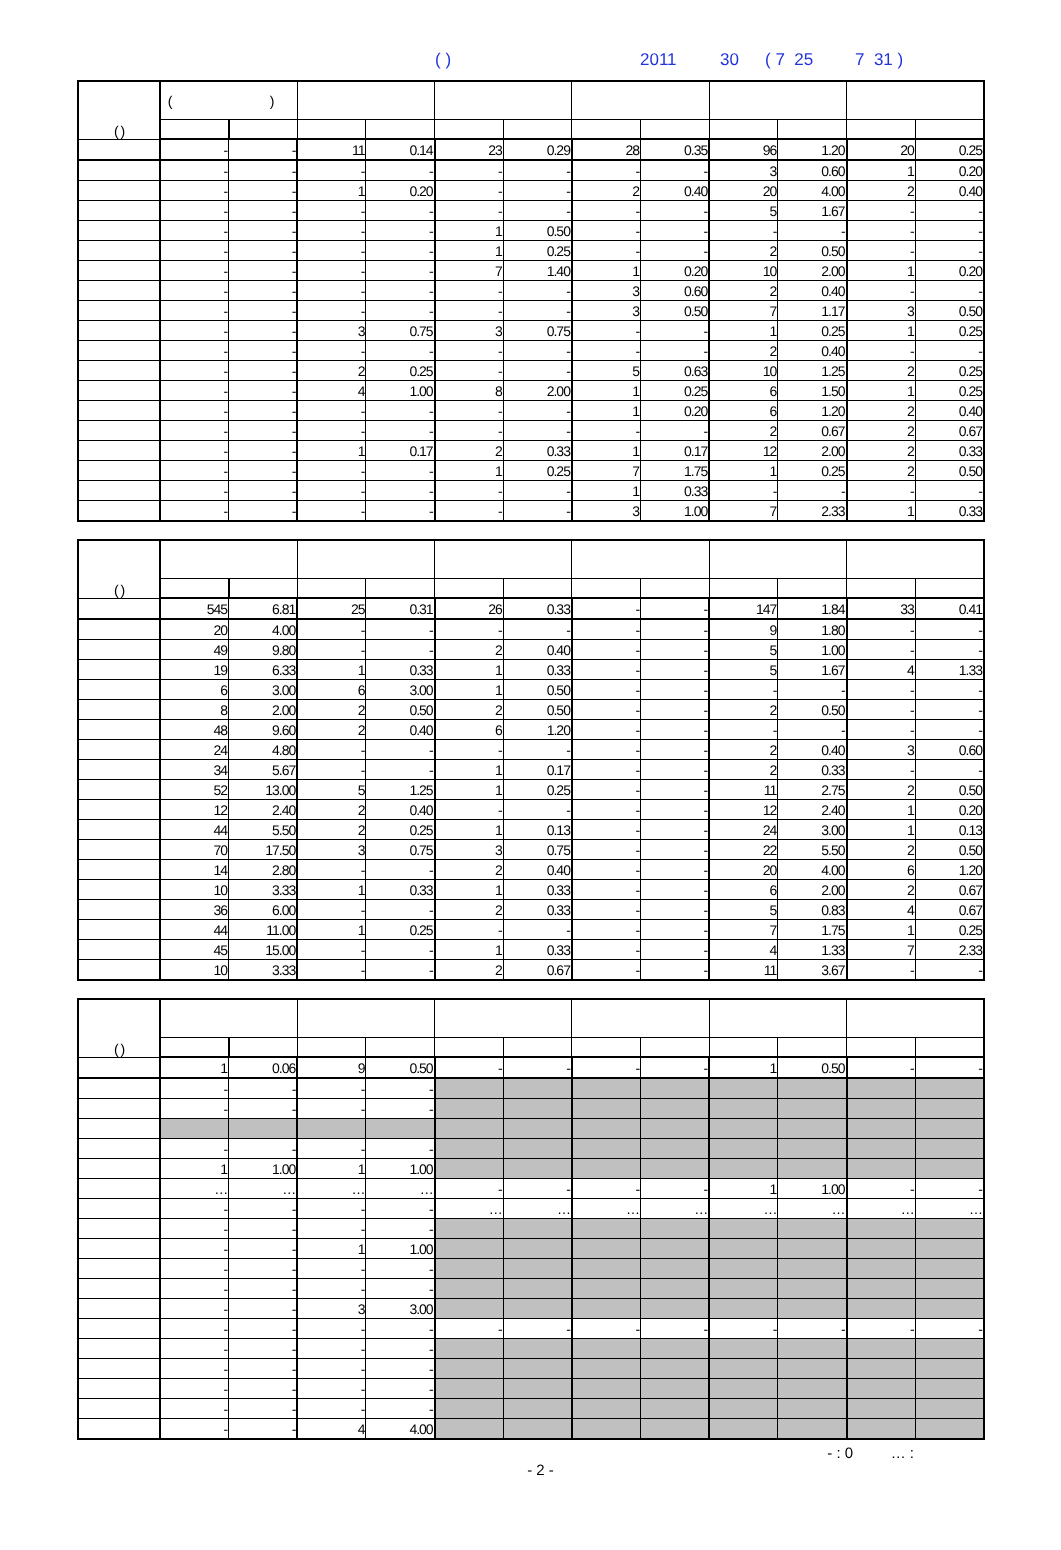( ) 2011 30 ( 7 25 7 31 )
| ( ) | ( ) | | | | | | | | | | | |
| --- | --- | --- | --- | --- | --- | --- | --- | --- | --- | --- | --- | --- |
| | - | - | 11 | 0.14 | 23 | 0.29 | 28 | 0.35 | 96 | 1.20 | 20 | 0.25 |
| | - | - | - | - | - | - | - | - | 3 | 0.60 | 1 | 0.20 |
| | - | - | 1 | 0.20 | - | - | 2 | 0.40 | 20 | 4.00 | 2 | 0.40 |
| | - | - | - | - | - | - | - | - | 5 | 1.67 | - | - |
| | - | - | - | - | 1 | 0.50 | - | - | - | - | - | - |
| | - | - | - | - | 1 | 0.25 | - | - | 2 | 0.50 | - | - |
| | - | - | - | - | 7 | 1.40 | 1 | 0.20 | 10 | 2.00 | 1 | 0.20 |
| | - | - | - | - | - | - | 3 | 0.60 | 2 | 0.40 | - | - |
| | - | - | - | - | - | - | 3 | 0.50 | 7 | 1.17 | 3 | 0.50 |
| | - | - | 3 | 0.75 | 3 | 0.75 | - | - | 1 | 0.25 | 1 | 0.25 |
| | - | - | - | - | - | - | - | - | 2 | 0.40 | - | - |
| | - | - | 2 | 0.25 | - | - | 5 | 0.63 | 10 | 1.25 | 2 | 0.25 |
| | - | - | 4 | 1.00 | 8 | 2.00 | 1 | 0.25 | 6 | 1.50 | 1 | 0.25 |
| | - | - | - | - | - | - | 1 | 0.20 | 6 | 1.20 | 2 | 0.40 |
| | - | - | - | - | - | - | - | - | 2 | 0.67 | 2 | 0.67 |
| | - | - | 1 | 0.17 | 2 | 0.33 | 1 | 0.17 | 12 | 2.00 | 2 | 0.33 |
| | - | - | - | - | 1 | 0.25 | 7 | 1.75 | 1 | 0.25 | 2 | 0.50 |
| | - | - | - | - | - | - | 1 | 0.33 | - | - | - | - |
| | - | - | - | - | - | - | 3 | 1.00 | 7 | 2.33 | 1 | 0.33 |
| ( ) | | | | | | | | | | | | |
| --- | --- | --- | --- | --- | --- | --- | --- | --- | --- | --- | --- | --- |
| | 545 | 6.81 | 25 | 0.31 | 26 | 0.33 | - | - | 147 | 1.84 | 33 | 0.41 |
| | 20 | 4.00 | - | - | - | - | - | - | 9 | 1.80 | - | - |
| | 49 | 9.80 | - | - | 2 | 0.40 | - | - | 5 | 1.00 | - | - |
| | 19 | 6.33 | 1 | 0.33 | 1 | 0.33 | - | - | 5 | 1.67 | 4 | 1.33 |
| | 6 | 3.00 | 6 | 3.00 | 1 | 0.50 | - | - | - | - | - | - |
| | 8 | 2.00 | 2 | 0.50 | 2 | 0.50 | - | - | 2 | 0.50 | - | - |
| | 48 | 9.60 | 2 | 0.40 | 6 | 1.20 | - | - | - | - | - | - |
| | 24 | 4.80 | - | - | - | - | - | - | 2 | 0.40 | 3 | 0.60 |
| | 34 | 5.67 | - | - | 1 | 0.17 | - | - | 2 | 0.33 | - | - |
| | 52 | 13.00 | 5 | 1.25 | 1 | 0.25 | - | - | 11 | 2.75 | 2 | 0.50 |
| | 12 | 2.40 | 2 | 0.40 | - | - | - | - | 12 | 2.40 | 1 | 0.20 |
| | 44 | 5.50 | 2 | 0.25 | 1 | 0.13 | - | - | 24 | 3.00 | 1 | 0.13 |
| | 70 | 17.50 | 3 | 0.75 | 3 | 0.75 | - | - | 22 | 5.50 | 2 | 0.50 |
| | 14 | 2.80 | - | - | 2 | 0.40 | - | - | 20 | 4.00 | 6 | 1.20 |
| | 10 | 3.33 | 1 | 0.33 | 1 | 0.33 | - | - | 6 | 2.00 | 2 | 0.67 |
| | 36 | 6.00 | - | - | 2 | 0.33 | - | - | 5 | 0.83 | 4 | 0.67 |
| | 44 | 11.00 | 1 | 0.25 | - | - | - | - | 7 | 1.75 | 1 | 0.25 |
| | 45 | 15.00 | - | - | 1 | 0.33 | - | - | 4 | 1.33 | 7 | 2.33 |
| | 10 | 3.33 | - | - | 2 | 0.67 | - | - | 11 | 3.67 | - | - |
| ( ) | | | | | | | | | | | | |
| --- | --- | --- | --- | --- | --- | --- | --- | --- | --- | --- | --- | --- |
| | 1 | 0.06 | 9 | 0.50 | - | - | - | - | 1 | 0.50 | - | - |
| | - | - | - | - | | | | | | | | |
| | - | - | - | - | | | | | | | | |
| | - | - | - | - | | | | | | | | |
| | 1 | 1.00 | 1 | 1.00 | | | | | | | | |
| | … | … | … | … | - | - | - | - | 1 | 1.00 | - | - |
| | - | - | - | - | … | … | … | … | … | … | … | … |
| | - | - | - | - | | | | | | | | |
| | - | - | 1 | 1.00 | | | | | | | | |
| | - | - | - | - | | | | | | | | |
| | - | - | - | - | | | | | | | | |
| | - | - | 3 | 3.00 | | | | | | | | |
| | - | - | - | - | - | - | - | - | - | - | - | - |
| | - | - | - | - | | | | | | | | |
| | - | - | - | - | | | | | | | | |
| | - | - | - | - | | | | | | | | |
| | - | - | - | - | | | | | | | | |
| | - | - | 4 | 4.00 | | | | | | | | |
- : 0 … :
- 2 -